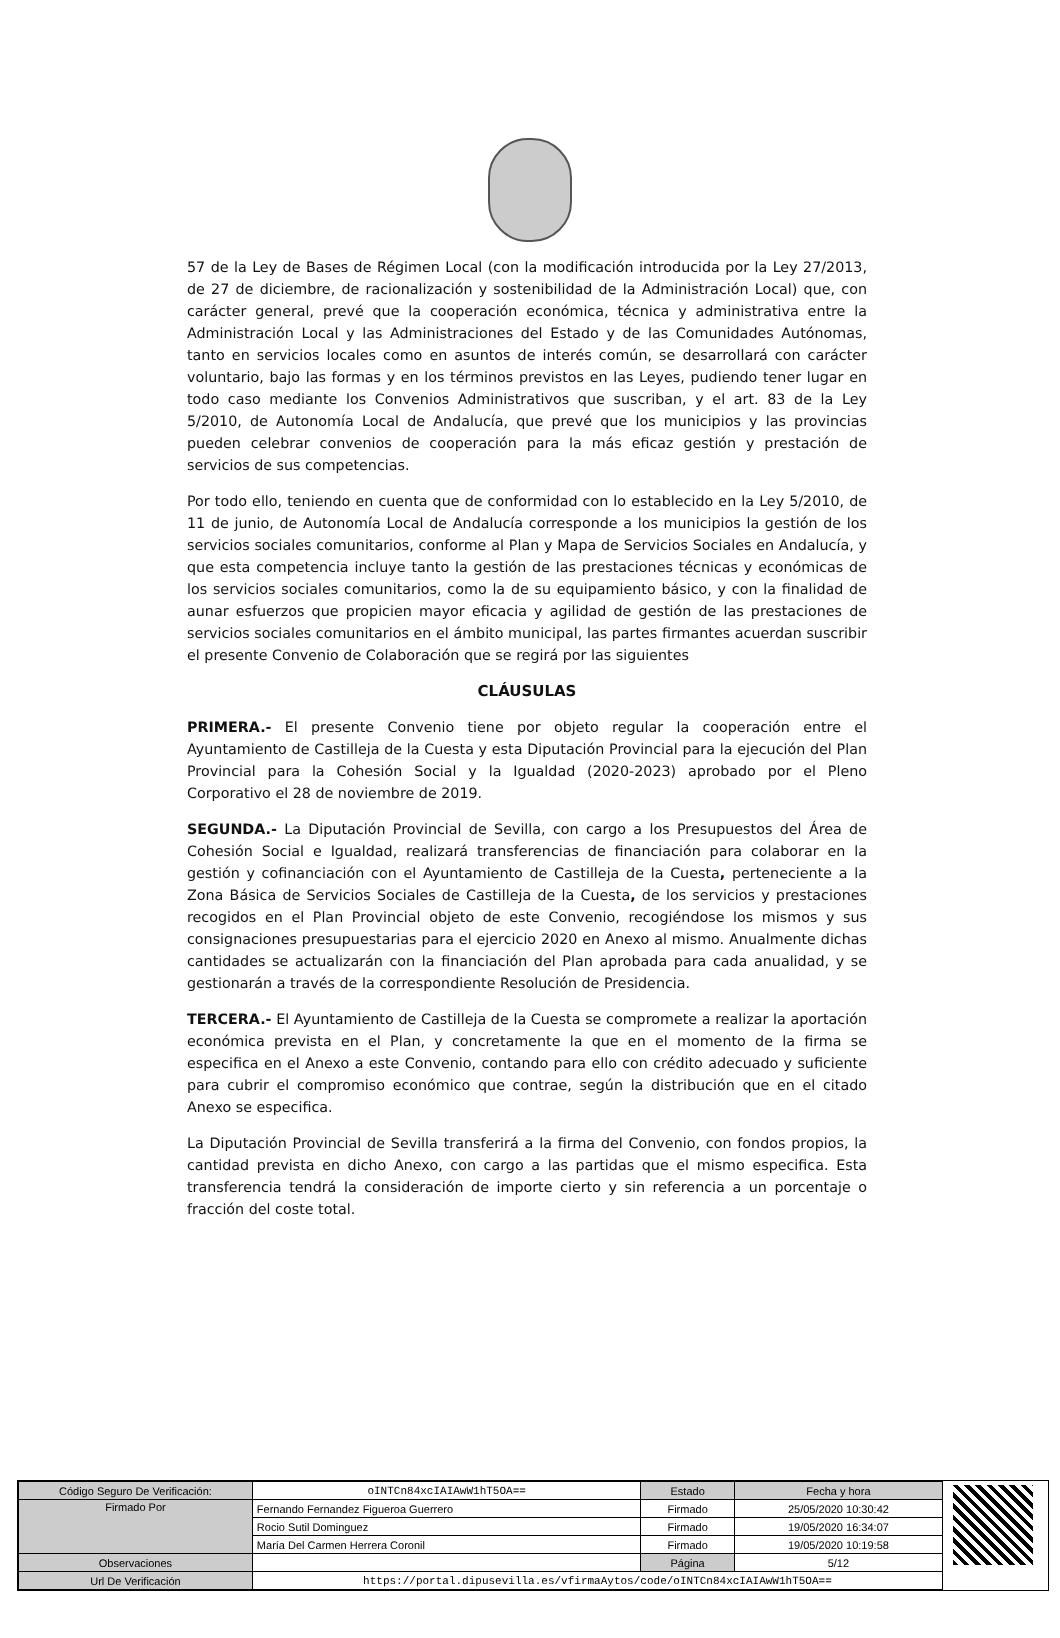57 de la Ley de Bases de Régimen Local (con la modificación introducida por la Ley 27/2013, de 27 de diciembre, de racionalización y sostenibilidad de la Administración Local) que, con carácter general, prevé que la cooperación económica, técnica y administrativa entre la Administración Local y las Administraciones del Estado y de las Comunidades Autónomas, tanto en servicios locales como en asuntos de interés común, se desarrollará con carácter voluntario, bajo las formas y en los términos previstos en las Leyes, pudiendo tener lugar en todo caso mediante los Convenios Administrativos que suscriban, y el art. 83 de la Ley 5/2010, de Autonomía Local de Andalucía, que prevé que los municipios y las provincias pueden celebrar convenios de cooperación para la más eficaz gestión y prestación de servicios de sus competencias.
Por todo ello, teniendo en cuenta que de conformidad con lo establecido en la Ley 5/2010, de 11 de junio, de Autonomía Local de Andalucía corresponde a los municipios la gestión de los servicios sociales comunitarios, conforme al Plan y Mapa de Servicios Sociales en Andalucía, y que esta competencia incluye tanto la gestión de las prestaciones técnicas y económicas de los servicios sociales comunitarios, como la de su equipamiento básico, y con la finalidad de aunar esfuerzos que propicien mayor eficacia y agilidad de gestión de las prestaciones de servicios sociales comunitarios en el ámbito municipal, las partes firmantes acuerdan suscribir el presente Convenio de Colaboración que se regirá por las siguientes
CLÁUSULAS
PRIMERA.- El presente Convenio tiene por objeto regular la cooperación entre el Ayuntamiento de Castilleja de la Cuesta y esta Diputación Provincial para la ejecución del Plan Provincial para la Cohesión Social y la Igualdad (2020-2023) aprobado por el Pleno Corporativo el 28 de noviembre de 2019.
SEGUNDA.- La Diputación Provincial de Sevilla, con cargo a los Presupuestos del Área de Cohesión Social e Igualdad, realizará transferencias de financiación para colaborar en la gestión y cofinanciación con el Ayuntamiento de Castilleja de la Cuesta, perteneciente a la Zona Básica de Servicios Sociales de Castilleja de la Cuesta, de los servicios y prestaciones recogidos en el Plan Provincial objeto de este Convenio, recogiéndose los mismos y sus consignaciones presupuestarias para el ejercicio 2020 en Anexo al mismo. Anualmente dichas cantidades se actualizarán con la financiación del Plan aprobada para cada anualidad, y se gestionarán a través de la correspondiente Resolución de Presidencia.
TERCERA.- El Ayuntamiento de Castilleja de la Cuesta se compromete a realizar la aportación económica prevista en el Plan, y concretamente la que en el momento de la firma se especifica en el Anexo a este Convenio, contando para ello con crédito adecuado y suficiente para cubrir el compromiso económico que contrae, según la distribución que en el citado Anexo se especifica.
La Diputación Provincial de Sevilla transferirá a la firma del Convenio, con fondos propios, la cantidad prevista en dicho Anexo, con cargo a las partidas que el mismo especifica. Esta transferencia tendrá la consideración de importe cierto y sin referencia a un porcentaje o fracción del coste total.
| Código Seguro De Verificación: | oINTCn84xcIAIAwW1hT5OA== | Estado | Fecha y hora |
| Firmado Por | Fernando Fernandez Figueroa Guerrero | Firmado | 25/05/2020 10:30:42 |
| | Rocio Sutil Dominguez | Firmado | 19/05/2020 16:34:07 |
| | María Del Carmen Herrera Coronil | Firmado | 19/05/2020 10:19:58 |
| Observaciones | | Página | 5/12 |
| Url De Verificación | https://portal.dipusevilla.es/vfirmaAytos/code/oINTCn84xcIAIAwW1hT5OA== | | |